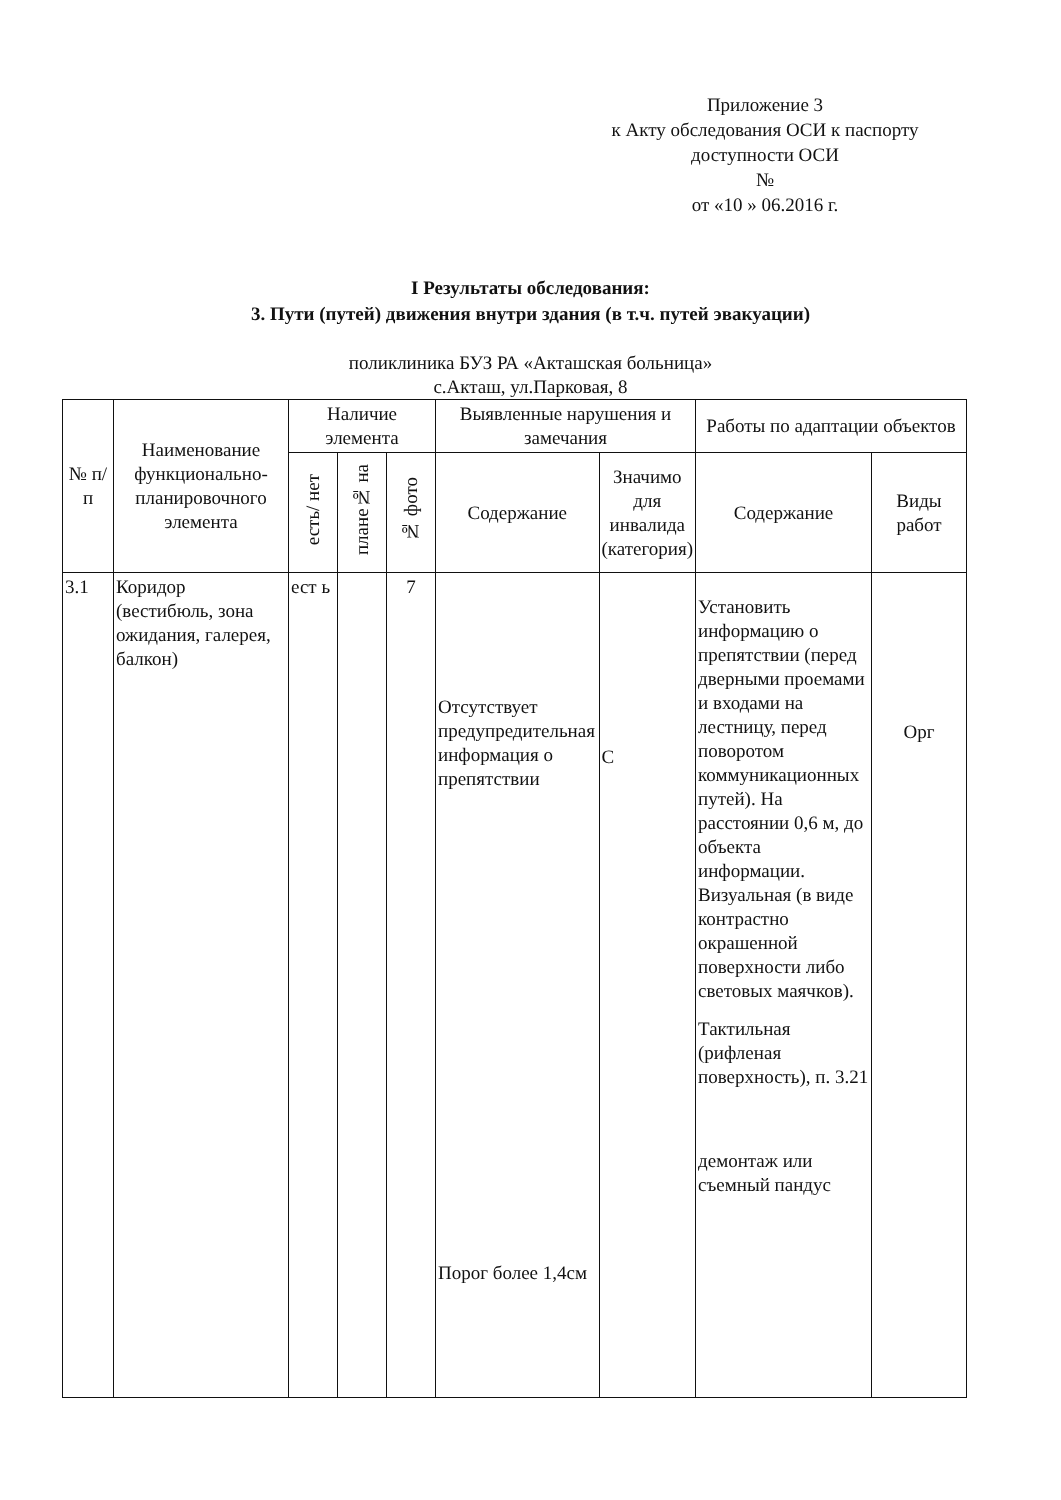Приложение 3
к Акту обследования ОСИ к паспорту доступности ОСИ
№
от «10 » 06.2016 г.
I Результаты обследования:
3. Пути (путей) движения внутри здания (в т.ч. путей эвакуации)
поликлиника БУЗ РА «Акташская больница»
с.Акташ, ул.Парковая, 8
| № п/п | Наименование функционально-планировочного элемента | Наличие элемента | | | Выявленные нарушения и замечания | | Работы по адаптации объектов | |
| --- | --- | --- | --- | --- | --- | --- | --- | --- |
| | | есть/ нет | плане№ на | № фото | Содержание | Значимо для инвалида (категория) | Содержание | Виды работ |
| 3.1 | Коридор (вестибюль, зона ожидания, галерея, балкон) | ест ь | | 7 | Отсутствует предупредительная информация о препятствии Порог более 1,4см | С | Установить информацию о препятствии (перед дверными проемами и входами на лестницу, перед поворотом коммуникационных путей). На расстоянии 0,6 м, до объекта информации. Визуальная (в виде контрастно окрашенной поверхности либо световых маячков). Тактильная (рифленая поверхность), п. 3.21 демонтаж или съемный пандус | Орг |